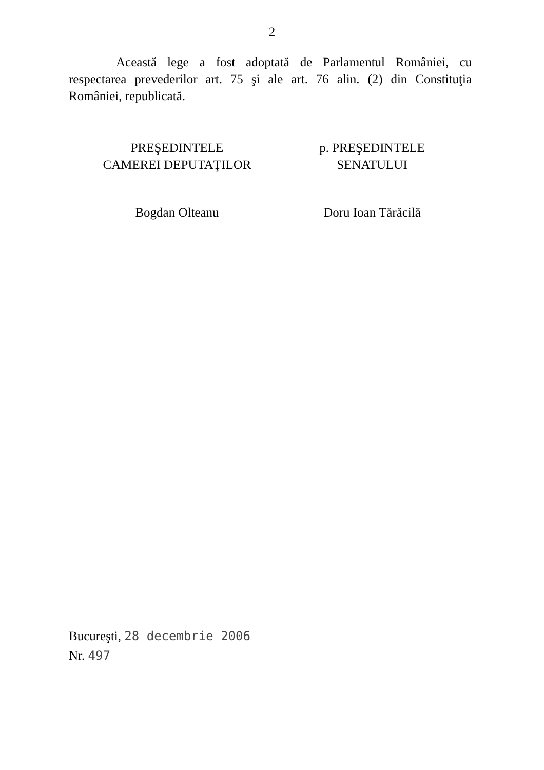2
Această lege a fost adoptată de Parlamentul României, cu respectarea prevederilor art. 75 şi ale art. 76 alin. (2) din Constituţia României, republicată.
PREŞEDINTELE
CAMEREI DEPUTAŢILOR
Bogdan Olteanu
p. PREŞEDINTELE
SENATULUI
Doru Ioan Tărăcilă
Bucureşti, 28 decembrie 2006
Nr. 497